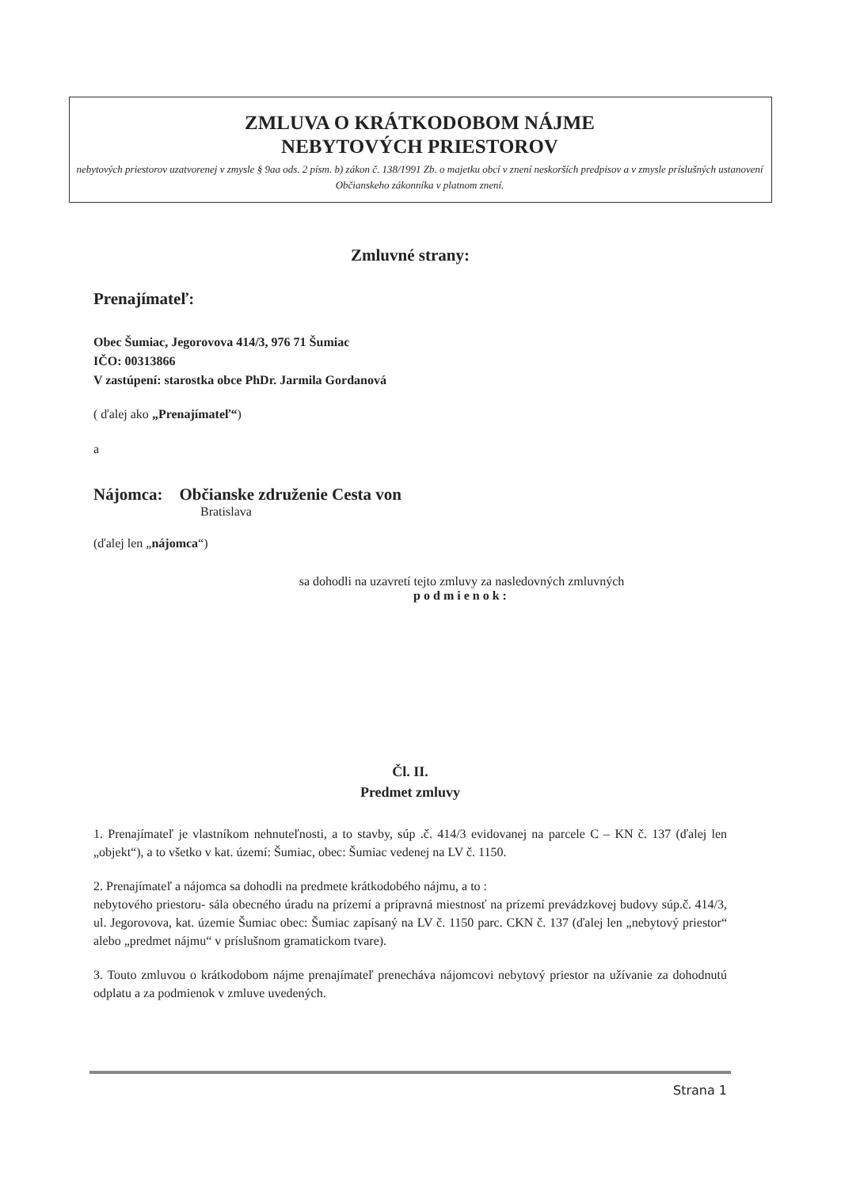ZMLUVA O KRÁTKODOBOM NÁJME
NEBYTOVÝCH PRIESTOROV
nebytových priestorov uzatvorenej v zmysle § 9aa ods. 2 písm. b) zákon č. 138/1991 Zb. o majetku obcí v znení neskorších predpisov a v zmysle príslušných ustanovení Občianskeho zákonníka v platnom znení.
Zmluvné strany:
Prenajímateľ:
Obec Šumiac, Jegorovova 414/3, 976 71 Šumiac
IČO: 00313866
V zastúpení: starostka obce PhDr. Jarmila Gordanová
( ďalej ako „Prenajímateľ“)
a
Nájomca: Občianske združenie Cesta von
Bratislava
(ďalej len „nájomca“)
sa dohodli na uzavretí tejto zmluvy za nasledovných zmluvných
podmienok:
Čl. II.
Predmet zmluvy
1. Prenajímateľ je vlastníkom nehnuteľnosti, a to stavby, súp .č. 414/3 evidovanej na parcele C – KN č. 137 (ďalej len „objekt“), a to všetko v kat. území: Šumiac, obec: Šumiac vedenej na LV č. 1150.
2. Prenajímateľ a nájomca sa dohodli na predmete krátkodobého nájmu, a to :
nebytového priestoru- sála obecného úradu na prízemí a prípravná miestnosť na prízemí prevádzkovej budovy súp.č. 414/3, ul. Jegorovova, kat. územie Šumiac obec: Šumiac zapísaný na LV č. 1150 parc. CKN č. 137 (ďalej len „nebytový priestor“ alebo „predmet nájmu“ v príslušnom gramatickom tvare).
3. Touto zmluvou o krátkodobom nájme prenajímateľ prenecháva nájomcovi nebytový priestor na užívanie za dohodnutú odplatu a za podmienok v zmluve uvedených.
Strana 1